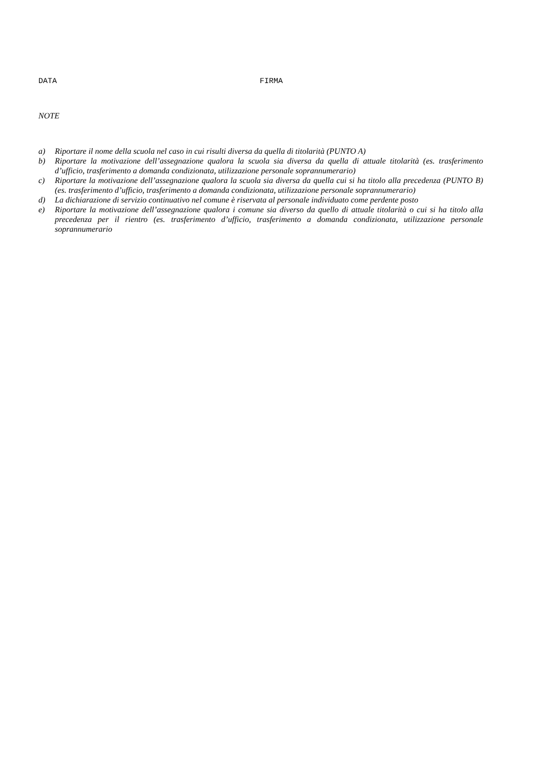DATA FIRMA
NOTE
a) Riportare il nome della scuola nel caso in cui risulti diversa da quella di titolarità (PUNTO A)
b) Riportare la motivazione dell’assegnazione qualora la scuola sia diversa da quella di attuale titolarità (es. trasferimento d’ufficio, trasferimento a domanda condizionata, utilizzazione personale soprannumerario)
c) Riportare la motivazione dell’assegnazione qualora la scuola sia diversa da quella cui si ha titolo alla precedenza (PUNTO B) (es. trasferimento d’ufficio, trasferimento a domanda condizionata, utilizzazione personale soprannumerario)
d) La dichiarazione di servizio continuativo nel comune è riservata al personale individuato come perdente posto
e) Riportare la motivazione dell’assegnazione qualora i comune sia diverso da quello di attuale titolarità o cui si ha titolo alla precedenza per il rientro (es. trasferimento d’ufficio, trasferimento a domanda condizionata, utilizzazione personale soprannumerario